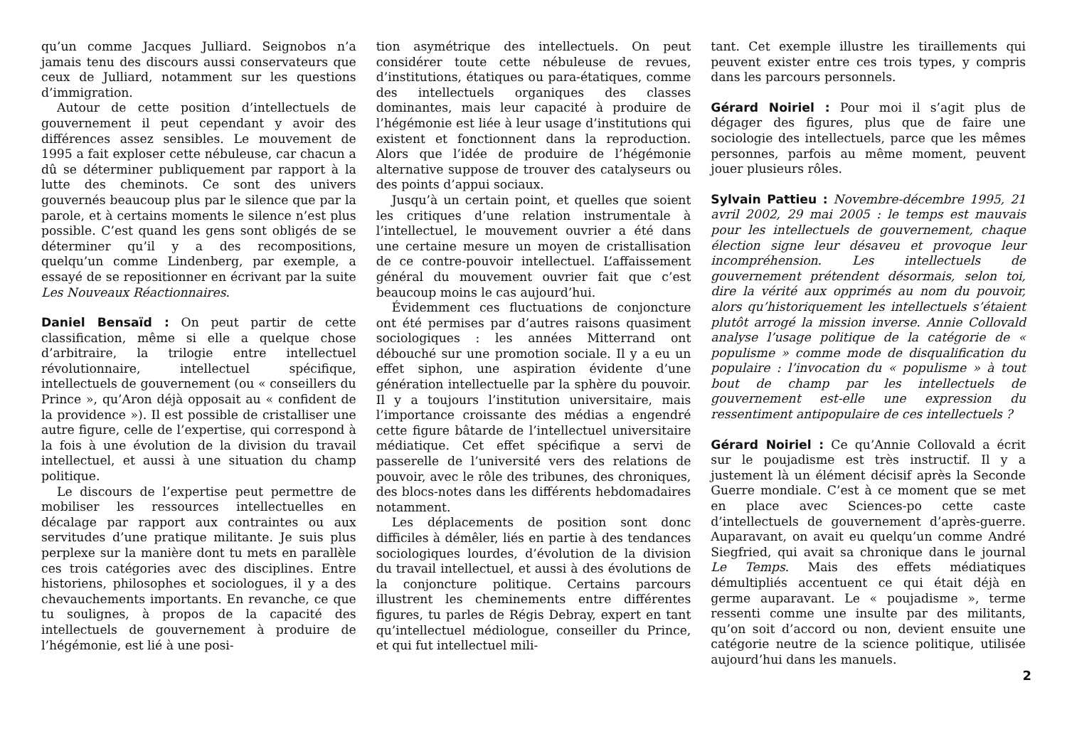qu’un comme Jacques Julliard. Seignobos n’a jamais tenu des discours aussi conservateurs que ceux de Julliard, notamment sur les questions d’immigration.
Autour de cette position d’intellectuels de gouvernement il peut cependant y avoir des différences assez sensibles. Le mouvement de 1995 a fait exploser cette nébuleuse, car chacun a dû se déterminer publiquement par rapport à la lutte des cheminots. Ce sont des univers gouvernés beaucoup plus par le silence que par la parole, et à certains moments le silence n’est plus possible. C’est quand les gens sont obligés de se déterminer qu’il y a des recompositions, quelqu’un comme Lindenberg, par exemple, a essayé de se repositionner en écrivant par la suite Les Nouveaux Réactionnaires.
Daniel Bensaïd : On peut partir de cette classification, même si elle a quelque chose d’arbitraire, la trilogie entre intellectuel révolutionnaire, intellectuel spécifique, intellectuels de gouvernement (ou « conseillers du Prince », qu’Aron déjà opposait au « confident de la providence »). Il est possible de cristalliser une autre figure, celle de l’expertise, qui correspond à la fois à une évolution de la division du travail intellectuel, et aussi à une situation du champ politique.
Le discours de l’expertise peut permettre de mobiliser les ressources intellectuelles en décalage par rapport aux contraintes ou aux servitudes d’une pratique militante. Je suis plus perplexe sur la manière dont tu mets en parallèle ces trois catégories avec des disciplines. Entre historiens, philosophes et sociologues, il y a des chevauchements importants. En revanche, ce que tu soulignes, à propos de la capacité des intellectuels de gouvernement à produire de l’hégémonie, est lié à une posi-
tion asymétrique des intellectuels. On peut considérer toute cette nébuleuse de revues, d’institutions, étatiques ou para-étatiques, comme des intellectuels organiques des classes dominantes, mais leur capacité à produire de l’hégémonie est liée à leur usage d’institutions qui existent et fonctionnent dans la reproduction. Alors que l’idée de produire de l’hégémonie alternative suppose de trouver des catalyseurs ou des points d’appui sociaux.
Jusqu’à un certain point, et quelles que soient les critiques d’une relation instrumentale à l’intellectuel, le mouvement ouvrier a été dans une certaine mesure un moyen de cristallisation de ce contre-pouvoir intellectuel. L’affaissement général du mouvement ouvrier fait que c’est beaucoup moins le cas aujourd’hui.
Évidemment ces fluctuations de conjoncture ont été permises par d’autres raisons quasiment sociologiques : les années Mitterrand ont débouché sur une promotion sociale. Il y a eu un effet siphon, une aspiration évidente d’une génération intellectuelle par la sphère du pouvoir. Il y a toujours l’institution universitaire, mais l’importance croissante des médias a engendré cette figure bâtarde de l’intellectuel universitaire médiatique. Cet effet spécifique a servi de passerelle de l’université vers des relations de pouvoir, avec le rôle des tribunes, des chroniques, des blocs-notes dans les différents hebdomadaires notamment.
Les déplacements de position sont donc difficiles à démêler, liés en partie à des tendances sociologiques lourdes, d’évolution de la division du travail intellectuel, et aussi à des évolutions de la conjoncture politique. Certains parcours illustrent les cheminements entre différentes figures, tu parles de Régis Debray, expert en tant qu’intellectuel médiologue, conseiller du Prince, et qui fut intellectuel mili-
tant. Cet exemple illustre les tiraillements qui peuvent exister entre ces trois types, y compris dans les parcours personnels.
Gérard Noiriel : Pour moi il s’agit plus de dégager des figures, plus que de faire une sociologie des intellectuels, parce que les mêmes personnes, parfois au même moment, peuvent jouer plusieurs rôles.
Sylvain Pattieu : Novembre-décembre 1995, 21 avril 2002, 29 mai 2005 : le temps est mauvais pour les intellectuels de gouvernement, chaque élection signe leur désaveu et provoque leur incompréhension. Les intellectuels de gouvernement prétendent désormais, selon toi, dire la vérité aux opprimés au nom du pouvoir, alors qu’historiquement les intellectuels s’étaient plutôt arrogé la mission inverse. Annie Collovald analyse l’usage politique de la catégorie de « populisme » comme mode de disqualification du populaire : l’invocation du « populisme » à tout bout de champ par les intellectuels de gouvernement est-elle une expression du ressentiment antipopulaire de ces intellectuels ?
Gérard Noiriel : Ce qu’Annie Collovald a écrit sur le poujadisme est très instructif. Il y a justement là un élément décisif après la Seconde Guerre mondiale. C’est à ce moment que se met en place avec Sciences-po cette caste d’intellectuels de gouvernement d’après-guerre. Auparavant, on avait eu quelqu’un comme André Siegfried, qui avait sa chronique dans le journal Le Temps. Mais des effets médiatiques démultipliés accentuent ce qui était déjà en germe auparavant. Le « poujadisme », terme ressenti comme une insulte par des militants, qu’on soit d’accord ou non, devient ensuite une catégorie neutre de la science politique, utilisée aujourd’hui dans les manuels.
2